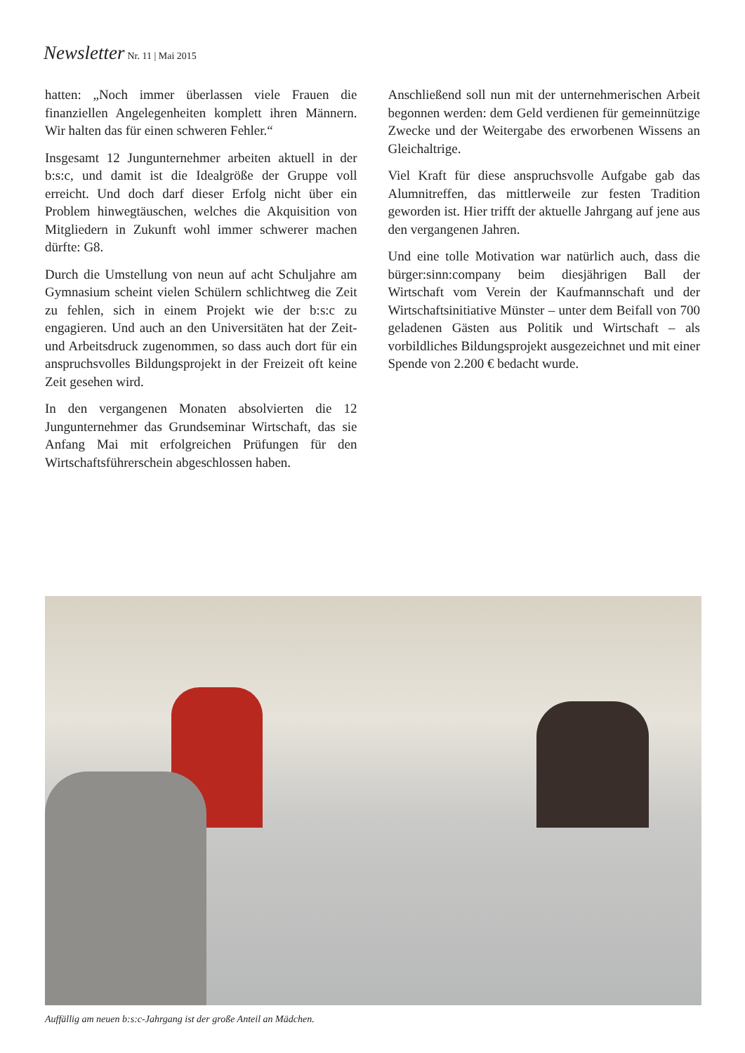Newsletter Nr. 11 | Mai 2015
hatten: „Noch immer überlassen viele Frauen die finanziellen Angelegenheiten komplett ihren Männern. Wir halten das für einen schweren Fehler.“
Insgesamt 12 Jungunternehmer arbeiten aktuell in der b:s:c, und damit ist die Idealgröße der Gruppe voll erreicht. Und doch darf dieser Erfolg nicht über ein Problem hinwegtäuschen, welches die Akquisition von Mitgliedern in Zukunft wohl immer schwerer machen dürfte: G8.
Durch die Umstellung von neun auf acht Schuljahre am Gymnasium scheint vielen Schülern schlichtweg die Zeit zu fehlen, sich in einem Projekt wie der b:s:c zu engagieren. Und auch an den Universitäten hat der Zeit- und Arbeitsdruck zugenommen, so dass auch dort für ein anspruchsvolles Bildungsprojekt in der Freizeit oft keine Zeit gesehen wird.
In den vergangenen Monaten absolvierten die 12 Jungunternehmer das Grundseminar Wirtschaft, das sie Anfang Mai mit erfolgreichen Prüfungen für den Wirtschaftsführerschein abgeschlossen haben.
Anschließend soll nun mit der unternehmerischen Arbeit begonnen werden: dem Geld verdienen für gemeinnützige Zwecke und der Weitergabe des erworbenen Wissens an Gleichaltrige.
Viel Kraft für diese anspruchsvolle Aufgabe gab das Alumnitreffen, das mittlerweile zur festen Tradition geworden ist. Hier trifft der aktuelle Jahrgang auf jene aus den vergangenen Jahren.
Und eine tolle Motivation war natürlich auch, dass die bürger:sinn:company beim diesjährigen Ball der Wirtschaft vom Verein der Kaufmannschaft und der Wirtschaftsinitiative Münster – unter dem Beifall von 700 geladenen Gästen aus Politik und Wirtschaft – als vorbildliches Bildungsprojekt ausgezeichnet und mit einer Spende von 2.200 € bedacht wurde.
Auffällig am neuen b:s:c-Jahrgang ist der große Anteil an Mädchen.